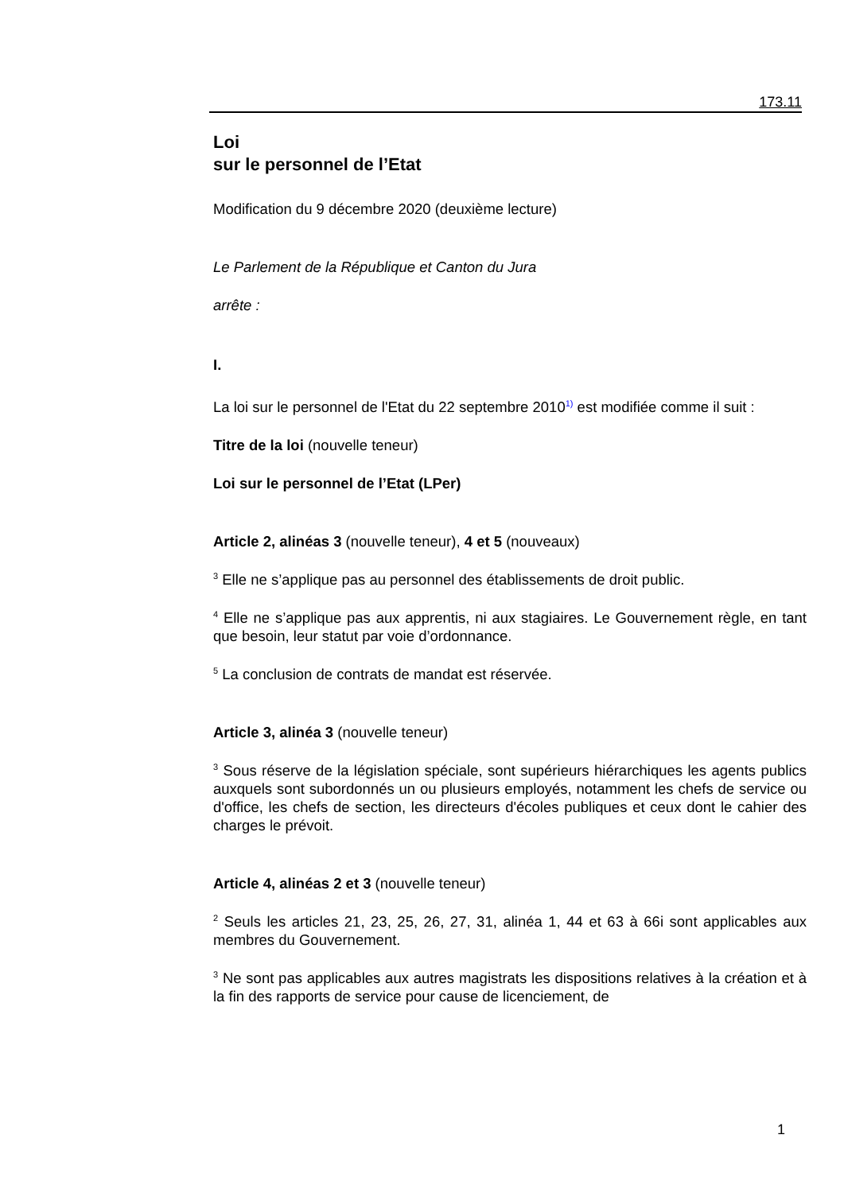173.11
Loi
sur le personnel de l’Etat
Modification du 9 décembre 2020 (deuxième lecture)
Le Parlement de la République et Canton du Jura
arrête :
I.
La loi sur le personnel de l'Etat du 22 septembre 2010<sup>1)</sup> est modifiée comme il suit :
Titre de la loi (nouvelle teneur)
Loi sur le personnel de l’Etat (LPer)
Article 2, alinéas 3 (nouvelle teneur), 4 et 5 (nouveaux)
<sup>3</sup> Elle ne s’applique pas au personnel des établissements de droit public.
<sup>4</sup> Elle ne s’applique pas aux apprentis, ni aux stagiaires. Le Gouvernement règle, en tant que besoin, leur statut par voie d’ordonnance.
<sup>5</sup> La conclusion de contrats de mandat est réservée.
Article 3, alinéa 3 (nouvelle teneur)
<sup>3</sup> Sous réserve de la législation spéciale, sont supérieurs hiérarchiques les agents publics auxquels sont subordonnés un ou plusieurs employés, notamment les chefs de service ou d'office, les chefs de section, les directeurs d'écoles publiques et ceux dont le cahier des charges le prévoit.
Article 4, alinéas 2 et 3 (nouvelle teneur)
<sup>2</sup> Seuls les articles 21, 23, 25, 26, 27, 31, alinéa 1, 44 et 63 à 66i sont applicables aux membres du Gouvernement.
<sup>3</sup> Ne sont pas applicables aux autres magistrats les dispositions relatives à la création et à la fin des rapports de service pour cause de licenciement, de
1